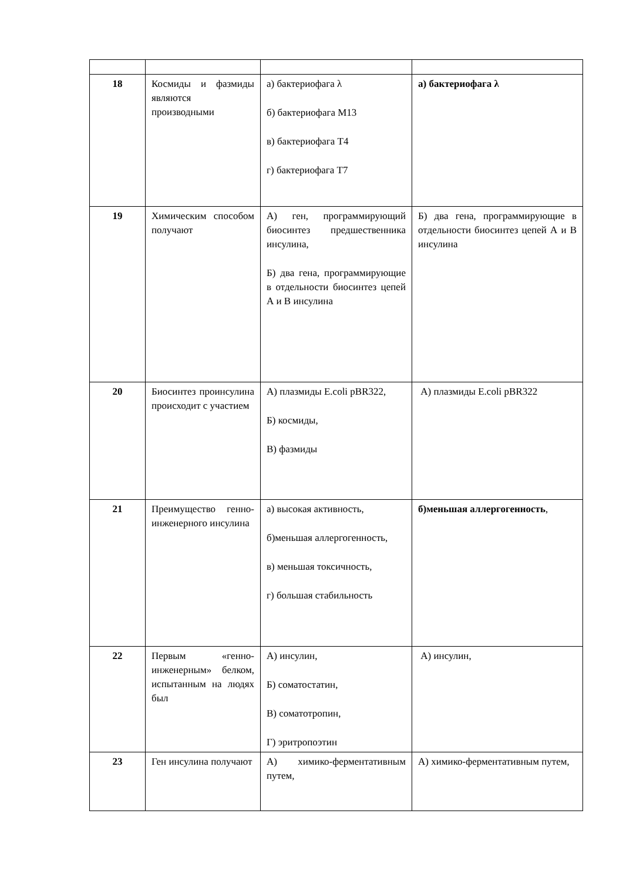| 18 | Космиды и фазмиды являются производными | а) бактериофага λ б) бактериофага М13 в) бактериофага Т4 г) бактериофага Т7 | а) бактериофага λ |
| 19 | Химическим способом получают | А) ген, программирующий биосинтез предшественника инсулина, Б) два гена, программирующие в отдельности биосинтез цепей А и В инсулина | Б) два гена, программирующие в отдельности биосинтез цепей А и В инсулина |
| 20 | Биосинтез проинсулина происходит с участием | А) плазмиды E.coli pBR322, Б) космиды, В) фазмиды | А) плазмиды E.coli pBR322 |
| 21 | Преимущество генно-инженерного инсулина | а) высокая активность, б)меньшая аллергогенность, в) меньшая токсичность, г) большая стабильность | б)меньшая аллергогенность , |
| 22 | Первым «генно-инженерным» белком, испытанным на людях был | А) инсулин, Б) соматостатин, В) соматотропин, Г) эритропоэтин | А) инсулин, |
| 23 | Ген инсулина получают | А) химико-ферментативным путем, | А) химико-ферментативным путем, |